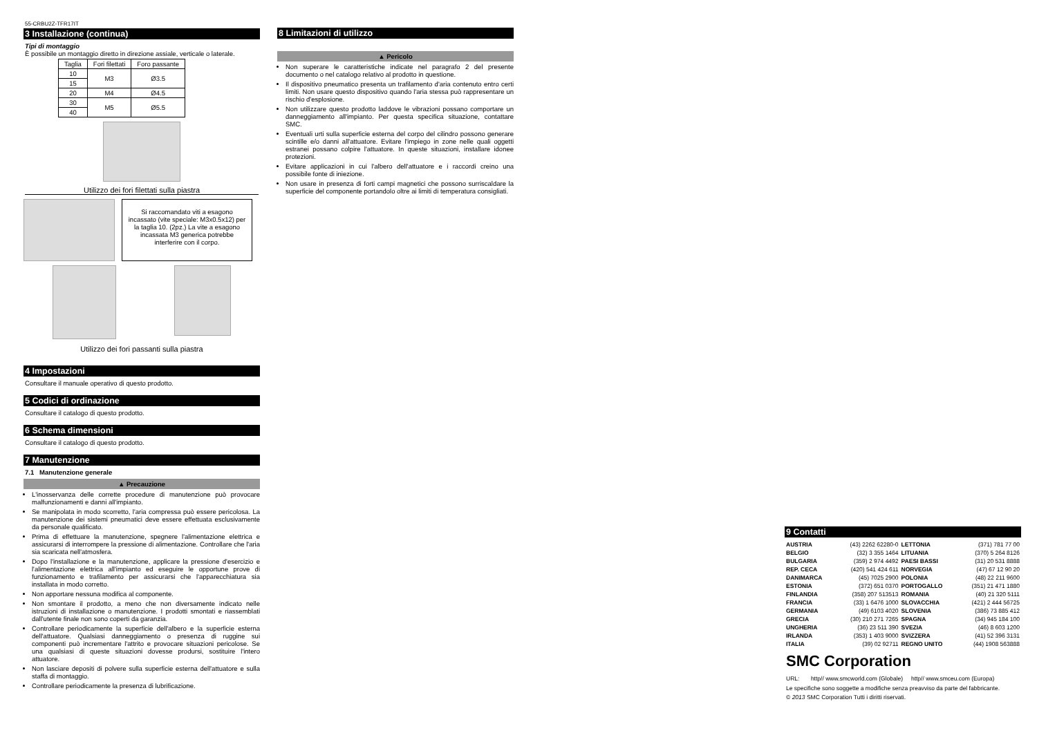55-CRBU2Z-TFR17IT
3 Installazione (continua)
Tipi di montaggio
È possibile un montaggio diretto in direzione assiale, verticale o laterale.
| Taglia | Fori filettati | Foro passante |
| 10 | M3 | Ø3.5 |
| 15 | | |
| 20 | M4 | Ø4.5 |
| 30 | M5 | Ø5.5 |
| 40 | | |
Utilizzo dei fori filettati sulla piastra
Si raccomandato viti a esagono incassato (vite speciale: M3x0.5x12) per la taglia 10. (2pz.) La vite a esagono incassata M3 generica potrebbe interferire con il corpo.
Utilizzo dei fori passanti sulla piastra
4 Impostazioni
Consultare il manuale operativo di questo prodotto.
5 Codici di ordinazione
Consultare il catalogo di questo prodotto.
6 Schema dimensioni
Consultare il catalogo di questo prodotto.
7 Manutenzione
7.1 Manutenzione generale
▲ Precauzione
L'inosservanza delle corrette procedure di manutenzione può provocare malfunzionamenti e danni all'impianto.
Se manipolata in modo scorretto, l'aria compressa può essere pericolosa. La manutenzione dei sistemi pneumatici deve essere effettuata esclusivamente da personale qualificato.
Prima di effettuare la manutenzione, spegnere l'alimentazione elettrica e assicurarsi di interrompere la pressione di alimentazione. Controllare che l'aria sia scaricata nell'atmosfera.
Dopo l'installazione e la manutenzione, applicare la pressione d'esercizio e l'alimentazione elettrica all'impianto ed eseguire le opportune prove di funzionamento e trafilamento per assicurarsi che l'apparecchiatura sia installata in modo corretto.
Non apportare nessuna modifica al componente.
Non smontare il prodotto, a meno che non diversamente indicato nelle istruzioni di installazione o manutenzione. I prodotti smontati e riassemblati dall'utente finale non sono coperti da garanzia.
Controllare periodicamente la superficie dell'albero e la superficie esterna dell'attuatore. Qualsiasi danneggiamento o presenza di ruggine sui componenti può incrementare l'attrito e provocare situazioni pericolose. Se una qualsiasi di queste situazioni dovesse prodursi, sostituire l'intero attuatore.
Non lasciare depositi di polvere sulla superficie esterna dell'attuatore e sulla staffa di montaggio.
Controllare periodicamente la presenza di lubrificazione.
8 Limitazioni di utilizzo
▲ Pericolo
Non superare le caratteristiche indicate nel paragrafo 2 del presente documento o nel catalogo relativo al prodotto in questione.
Il dispositivo pneumatico presenta un trafilamento d'aria contenuto entro certi limiti. Non usare questo dispositivo quando l'aria stessa può rappresentare un rischio d'esplosione.
Non utilizzare questo prodotto laddove le vibrazioni possano comportare un danneggiamento all'impianto. Per questa specifica situazione, contattare SMC.
Eventuali urti sulla superficie esterna del corpo del cilindro possono generare scintille e/o danni all'attuatore. Evitare l'impiego in zone nelle quali oggetti estranei possano colpire l'attuatore. In queste situazioni, installare idonee protezioni.
Evitare applicazioni in cui l'albero dell'attuatore e i raccordi creino una possibile fonte di iniezione.
Non usare in presenza di forti campi magnetici che possono surriscaldare la superficie del componente portandolo oltre ai limiti di temperatura consigliati.
9 Contatti
| AUSTRIA | (43) 2262 62280-0 | LETTONIA | (371) 781 77 00 |
| BELGIO | (32) 3 355 1464 | LITUANIA | (370) 5 264 8126 |
| BULGARIA | (359) 2 974 4492 | PAESI BASSI | (31) 20 531 8888 |
| REP. CECA | (420) 541 424 611 | NORVEGIA | (47) 67 12 90 20 |
| DANIMARCA | (45) 7025 2900 | POLONIA | (48) 22 211 9600 |
| ESTONIA | (372) 651 0370 | PORTOGALLO | (351) 21 471 1880 |
| FINLANDIA | (358) 207 513513 | ROMANIA | (40) 21 320 5111 |
| FRANCIA | (33) 1 6476 1000 | SLOVACCHIA | (421) 2 444 56725 |
| GERMANIA | (49) 6103 4020 | SLOVENIA | (386) 73 885 412 |
| GRECIA | (30) 210 271 7265 | SPAGNA | (34) 945 184 100 |
| UNGHERIA | (36) 23 511 390 | SVEZIA | (46) 8 603 1200 |
| IRLANDA | (353) 1 403 9000 | SVIZZERA | (41) 52 396 3131 |
| ITALIA | (39) 02 92711 | REGNO UNITO | (44) 1908 563888 |
SMC Corporation
URL: http// www.smcworld.com (Globale) http// www.smceu.com (Europa)
Le specifiche sono soggette a modifiche senza preavviso da parte del fabbricante.
© 2013 SMC Corporation Tutti i diritti riservati.